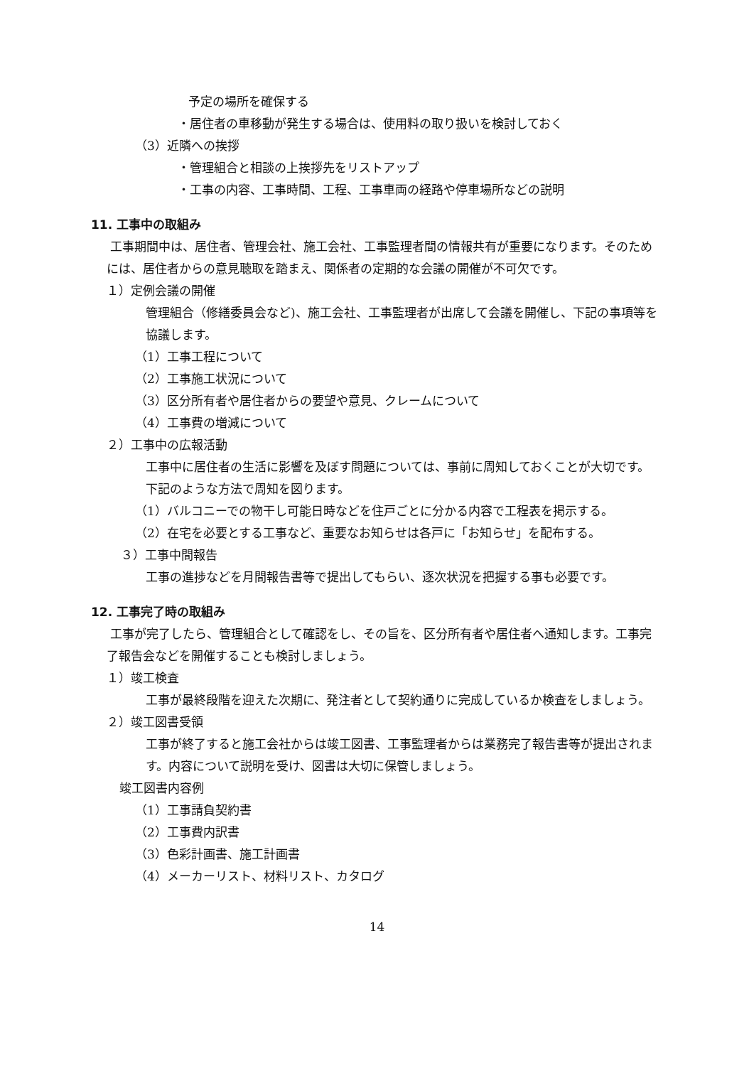予定の場所を確保する
・居住者の車移動が発生する場合は、使用料の取り扱いを検討しておく
（3）近隣への挨拶
・管理組合と相談の上挨拶先をリストアップ
・工事の内容、工事時間、工程、工事車両の経路や停車場所などの説明
11. 工事中の取組み
工事期間中は、居住者、管理会社、施工会社、工事監理者間の情報共有が重要になります。そのためには、居住者からの意見聴取を踏まえ、関係者の定期的な会議の開催が不可欠です。
１）定例会議の開催
管理組合（修繕委員会など)、施工会社、工事監理者が出席して会議を開催し、下記の事項等を協議します。
（1）工事工程について
（2）工事施工状況について
（3）区分所有者や居住者からの要望や意見、クレームについて
（4）工事費の増減について
２）工事中の広報活動
工事中に居住者の生活に影響を及ぼす問題については、事前に周知しておくことが大切です。下記のような方法で周知を図ります。
（1）バルコニーでの物干し可能日時などを住戸ごとに分かる内容で工程表を掲示する。
（2）在宅を必要とする工事など、重要なお知らせは各戸に「お知らせ」を配布する。
３）工事中間報告
工事の進捗などを月間報告書等で提出してもらい、逐次状況を把握する事も必要です。
12. 工事完了時の取組み
工事が完了したら、管理組合として確認をし、その旨を、区分所有者や居住者へ通知します。工事完了報告会などを開催することも検討しましょう。
１）竣工検査
工事が最終段階を迎えた次期に、発注者として契約通りに完成しているか検査をしましょう。
２）竣工図書受領
工事が終了すると施工会社からは竣工図書、工事監理者からは業務完了報告書等が提出されます。内容について説明を受け、図書は大切に保管しましょう。
竣工図書内容例
（1）工事請負契約書
（2）工事費内訳書
（3）色彩計画書、施工計画書
（4）メーカーリスト、材料リスト、カタログ
14